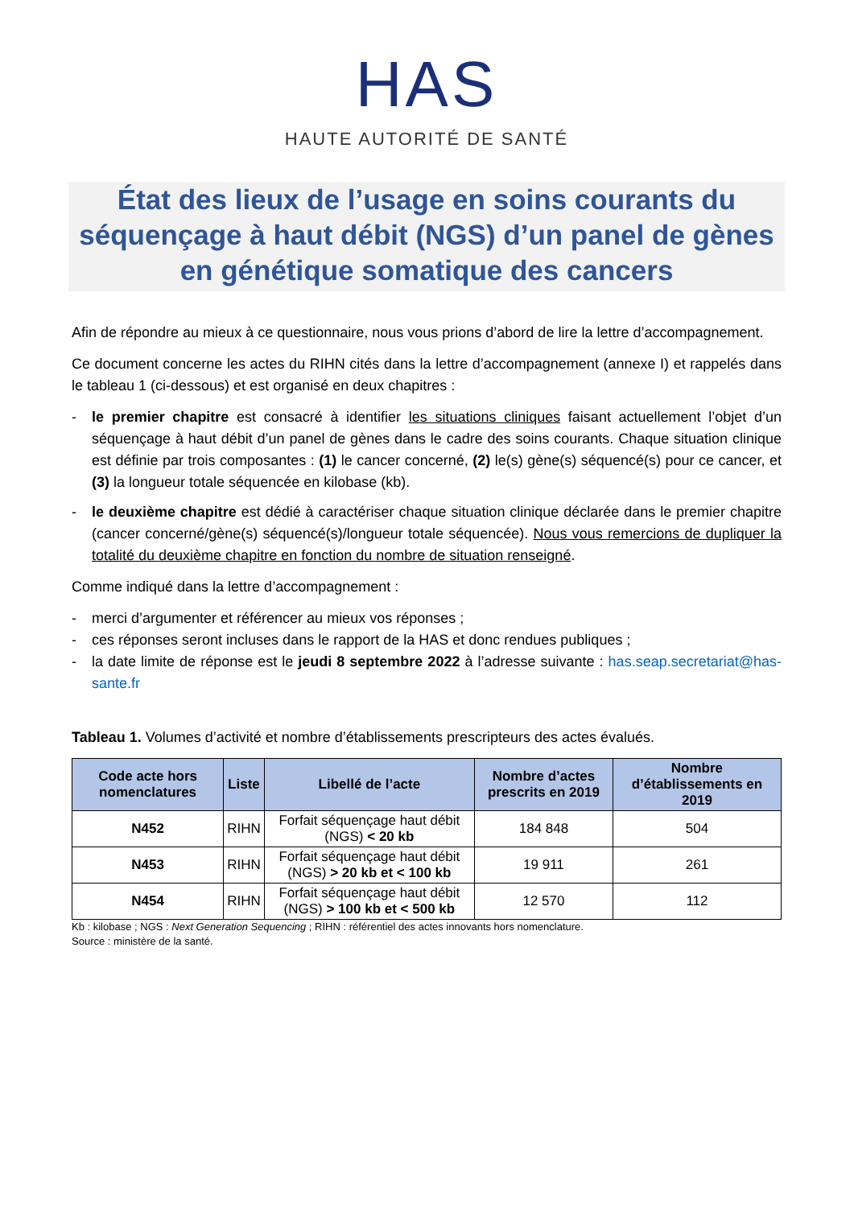HAS
HAUTE AUTORITÉ DE SANTÉ
État des lieux de l’usage en soins courants du séquençage à haut débit (NGS) d’un panel de gènes en génétique somatique des cancers
Afin de répondre au mieux à ce questionnaire, nous vous prions d’abord de lire la lettre d’accompagnement.
Ce document concerne les actes du RIHN cités dans la lettre d’accompagnement (annexe I) et rappelés dans le tableau 1 (ci-dessous) et est organisé en deux chapitres :
- le premier chapitre est consacré à identifier les situations cliniques faisant actuellement l’objet d’un séquençage à haut débit d’un panel de gènes dans le cadre des soins courants. Chaque situation clinique est définie par trois composantes : (1) le cancer concerné, (2) le(s) gène(s) séquencé(s) pour ce cancer, et (3) la longueur totale séquencée en kilobase (kb).
- le deuxième chapitre est dédié à caractériser chaque situation clinique déclarée dans le premier chapitre (cancer concerné/gène(s) séquencé(s)/longueur totale séquencée). Nous vous remercions de dupliquer la totalité du deuxième chapitre en fonction du nombre de situation renseigné.
Comme indiqué dans la lettre d’accompagnement :
- merci d’argumenter et référencer au mieux vos réponses ;
- ces réponses seront incluses dans le rapport de la HAS et donc rendues publiques ;
- la date limite de réponse est le jeudi 8 septembre 2022 à l’adresse suivante : has.seap.secretariat@has-sante.fr
Tableau 1. Volumes d’activité et nombre d’établissements prescripteurs des actes évalués.
| Code acte hors nomenclatures | Liste | Libellé de l’acte | Nombre d’actes prescrits en 2019 | Nombre d’établissements en 2019 |
| --- | --- | --- | --- | --- |
| N452 | RIHN | Forfait séquençage haut débit (NGS) < 20 kb | 184 848 | 504 |
| N453 | RIHN | Forfait séquençage haut débit (NGS) > 20 kb et < 100 kb | 19 911 | 261 |
| N454 | RIHN | Forfait séquençage haut débit (NGS) > 100 kb et < 500 kb | 12 570 | 112 |
Kb : kilobase ; NGS : Next Generation Sequencing ; RIHN : référentiel des actes innovants hors nomenclature.
Source : ministère de la santé.